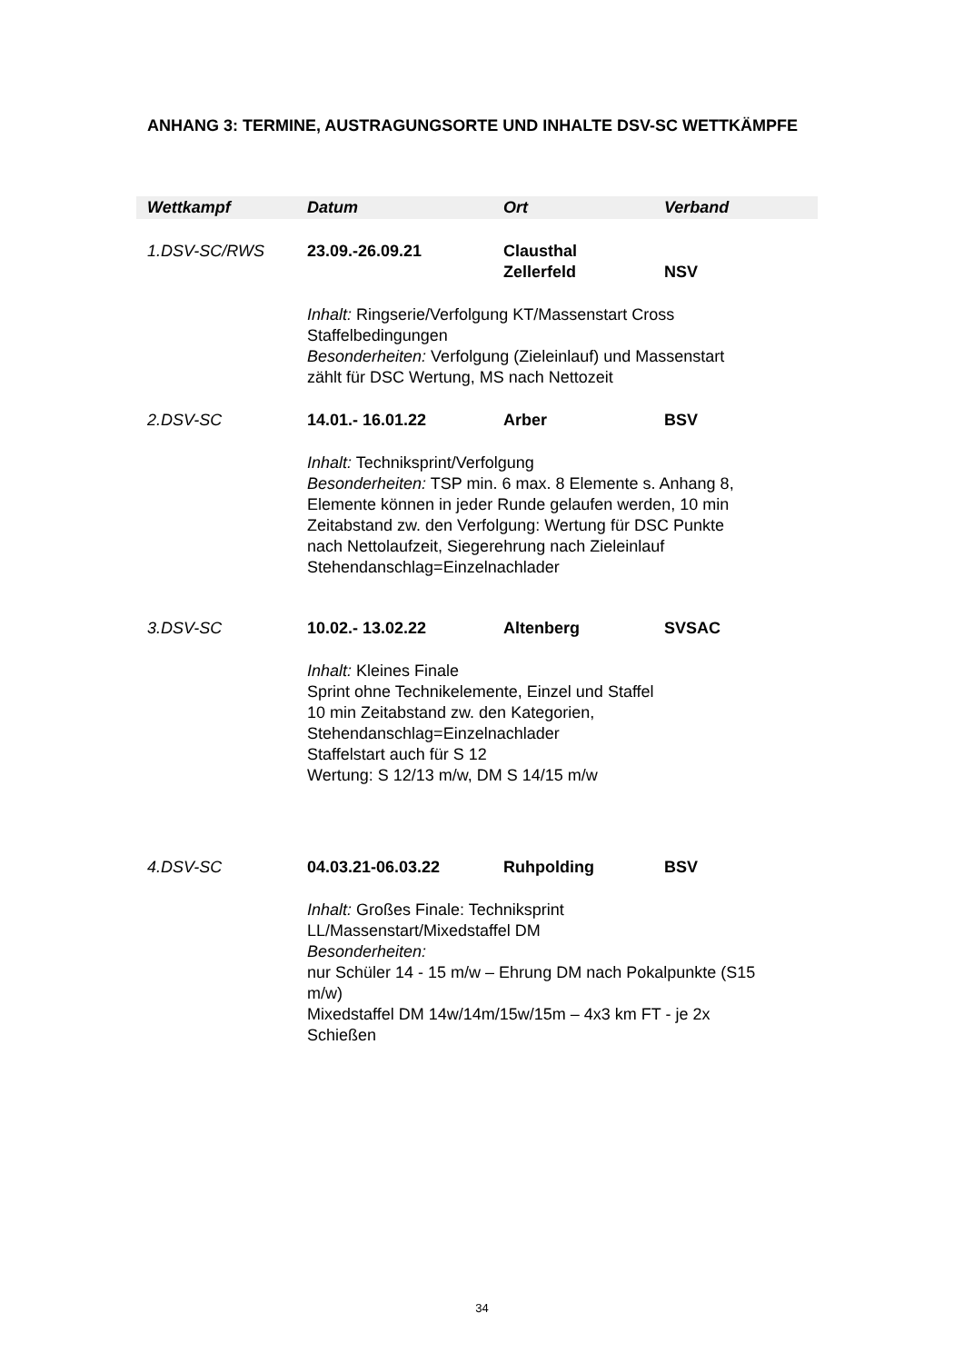ANHANG 3: TERMINE, AUSTRAGUNGSORTE UND INHALTE DSV-SC WETTKÄMPFE
| Wettkampf | Datum | Ort | Verband |
| --- | --- | --- | --- |
| 1.DSV-SC/RWS | 23.09.-26.09.21 | Clausthal Zellerfeld | NSV |
| | Inhalt: Ringserie/Verfolgung KT/Massenstart Cross Staffelbedingungen Besonderheiten: Verfolgung (Zieleinlauf) und Massenstart zählt für DSC Wertung, MS nach Nettozeit | | |
| 2.DSV-SC | 14.01.- 16.01.22 | Arber | BSV |
| | Inhalt: Techniksprint/Verfolgung Besonderheiten: TSP min. 6 max. 8 Elemente s. Anhang 8, Elemente können in jeder Runde gelaufen werden, 10 min Zeitabstand zw. den Verfolgung: Wertung für DSC Punkte nach Nettolaufzeit, Siegerehrung nach Zieleinlauf Stehendanschlag=Einzelnachlader | | |
| 3.DSV-SC | 10.02.- 13.02.22 | Altenberg | SVSAC |
| | Inhalt: Kleines Finale Sprint ohne Technikelemente, Einzel und Staffel 10 min Zeitabstand zw. den Kategorien, Stehendanschlag=Einzelnachlader Staffelstart auch für S 12 Wertung: S 12/13 m/w, DM S 14/15 m/w | | |
| 4.DSV-SC | 04.03.21-06.03.22 | Ruhpolding | BSV |
| | Inhalt: Großes Finale: Techniksprint LL/Massenstart/Mixedstaffel DM Besonderheiten: nur Schüler 14 - 15 m/w – Ehrung DM nach Pokalpunkte (S15 m/w) Mixedstaffel DM 14w/14m/15w/15m – 4x3 km FT - je 2x Schießen | | |
34